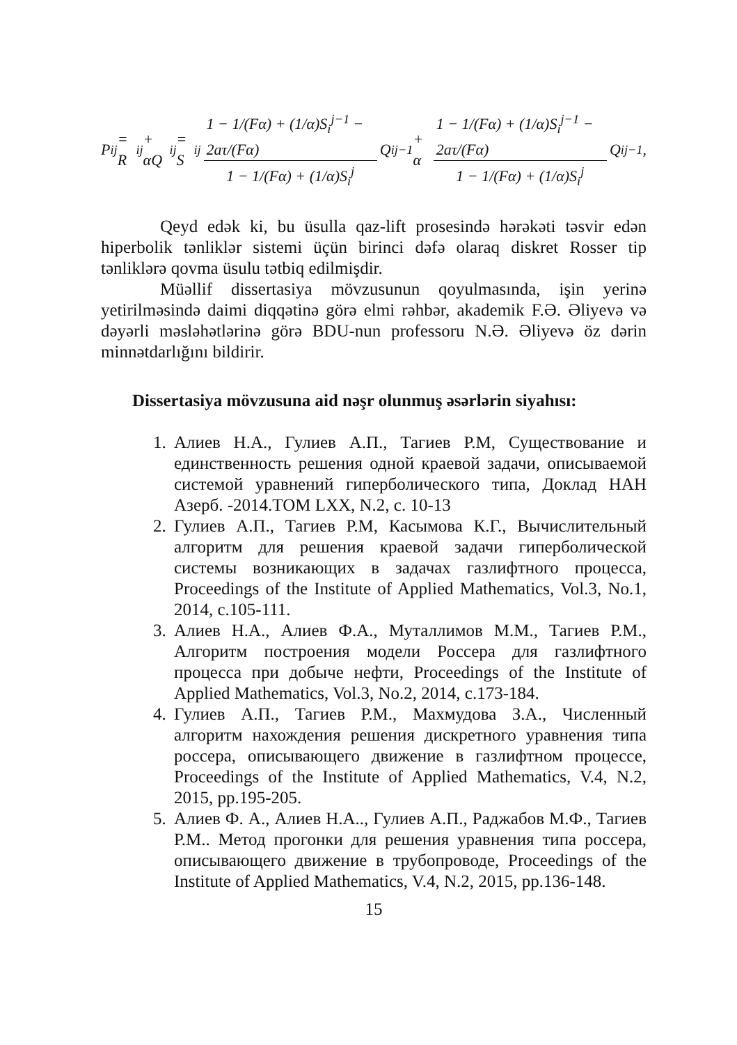P<sub>i</sub><sup>j</sup> = R<sub>i</sub><sup>j</sup> + αQ<sub>i</sub><sup>j</sup> = S<sub>i</sub><sup>j</sup> 1 − 1/(Fα) + (1/α)S<sub>i</sub><sup>j−1</sup> − 2aτ/(Fα) 1 − 1/(Fα) + (1/α)S<sub>i</sub><sup>j</sup> Q<sub>i</sub><sup>j−1</sup> + α 1 − 1/(Fα) + (1/α)S<sub>i</sub><sup>j−1</sup> − 2aτ/(Fα) 1 − 1/(Fα) + (1/α)S<sub>i</sub><sup>j</sup> Q<sub>i</sub><sup>j−1</sup>,
Qeyd edək ki, bu üsulla qaz-lift prosesində hərəkəti təsvir edən hiperbolik tənliklər sistemi üçün birinci dəfə olaraq diskret Rosser tip tənliklərə qovma üsulu tətbiq edilmişdir.
Müəllif dissertasiya mövzusunun qoyulmasında, işin yerinə yetirilməsində daimi diqqətinə görə elmi rəhbər, akademik F.Ə. Əliyevə və dəyərli məsləhətlərinə görə BDU-nun professoru N.Ə. Əliyevə öz dərin minnətdarlığını bildirir.
Dissertasiya mövzusuna aid nəşr olunmuş əsərlərin siyahısı:
1. Алиев Н.А., Гулиев А.П., Тагиев Р.М, Существование и единственность решения одной краевой задачи, описываемой системой уравнений гиперболического типа, Доклад НАН Азерб. -2014.TOM LXX, N.2, c. 10-13
2. Гулиев А.П., Тагиев Р.М, Касымова К.Г., Вычислительный алгоритм для решения краевой задачи гиперболической системы возникающих в задачах газлифтного процесса, Proceedings of the Institute of Applied Mathematics, Vol.3, No.1, 2014, c.105-111.
3. Алиев Н.А., Алиев Ф.А., Муталлимов М.М., Тагиев Р.М., Алгоритм построения модели Россера для газлифтного процесса при добыче нефти, Proceedings of the Institute of Applied Mathematics, Vol.3, No.2, 2014, c.173-184.
4. Гулиев А.П., Тагиев Р.М., Махмудова З.А., Численный алгоритм нахождения решения дискретного уравнения типа россера, описывающего движение в газлифтном процессе, Proceedings of the Institute of Applied Mathematics, V.4, N.2, 2015, pp.195-205.
5. Алиев Ф. А., Алиев Н.А.., Гулиев А.П., Раджабов М.Ф., Тагиев Р.М.. Метод прогонки для решения уравнения типа россера, описывающего движение в трубопроводе, Proceedings of the Institute of Applied Mathematics, V.4, N.2, 2015, pp.136-148.
15